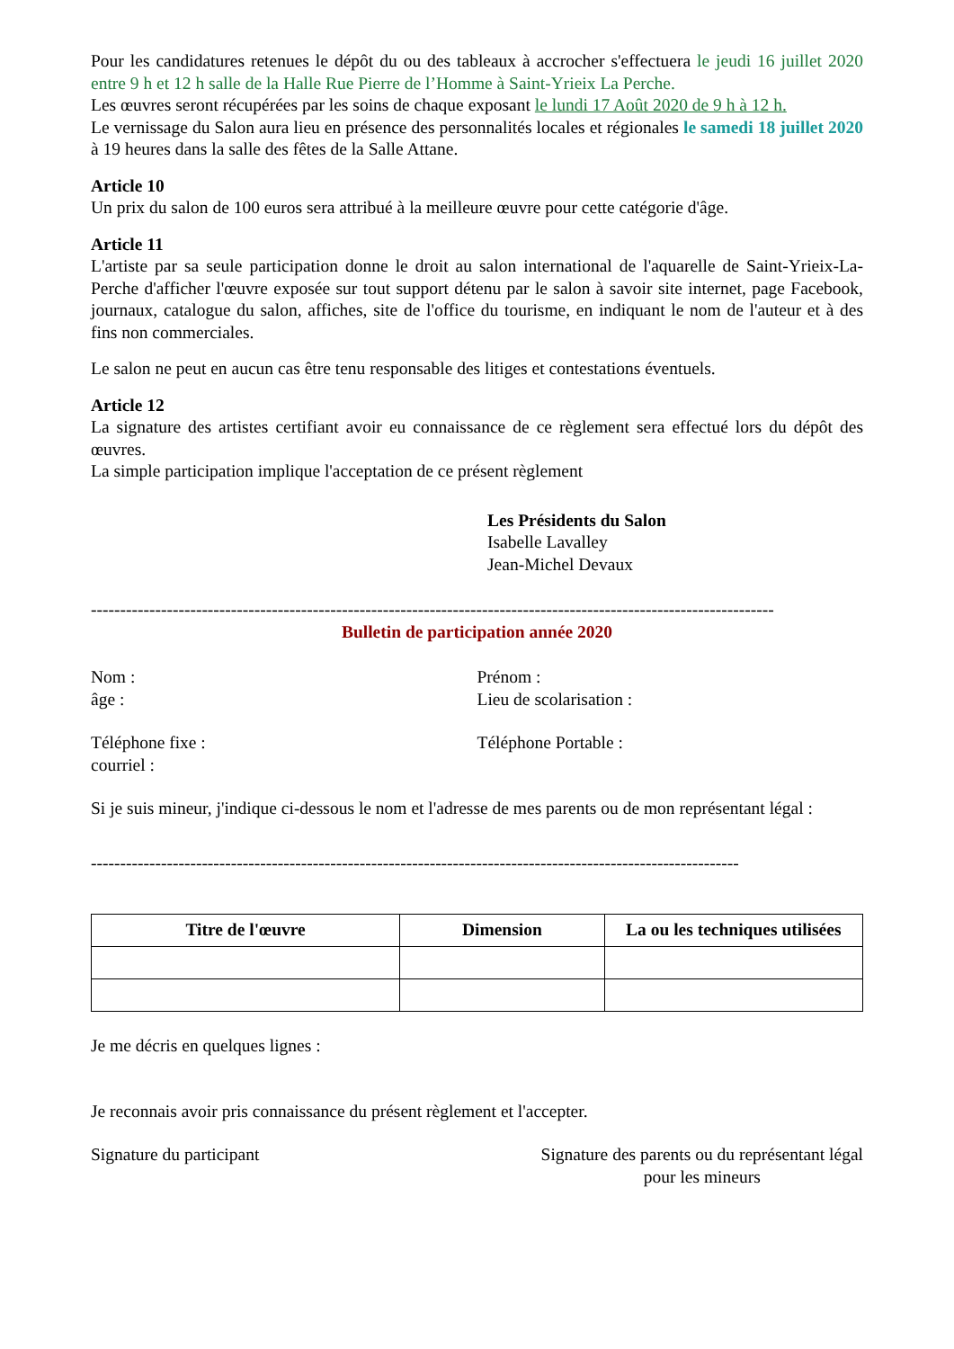Pour les candidatures retenues le dépôt du ou des tableaux à accrocher s'effectuera le jeudi 16 juillet 2020 entre 9 h et 12 h salle de la Halle Rue Pierre de l’Homme à Saint-Yrieix La Perche.
Les œuvres seront récupérées par les soins de chaque exposant le lundi 17 Août 2020 de 9 h à 12 h.
Le vernissage du Salon aura lieu en présence des personnalités locales et régionales le samedi 18 juillet 2020 à 19 heures dans la salle des fêtes de la Salle Attane.
Article 10
Un prix du salon de 100 euros sera attribué à la meilleure œuvre pour cette catégorie d'âge.
Article 11
L'artiste par sa seule participation donne le droit au salon international de l'aquarelle de Saint-Yrieix-La-Perche d'afficher l'œuvre exposée sur tout support détenu par le salon à savoir site internet, page Facebook, journaux, catalogue du salon, affiches, site de l'office du tourisme, en indiquant le nom de l'auteur et à des fins non commerciales.
Le salon ne peut en aucun cas être tenu responsable des litiges et contestations éventuels.
Article 12
La signature des artistes certifiant avoir eu connaissance de ce règlement sera effectué lors du dépôt des œuvres.
La simple participation implique l'acceptation de ce présent règlement
Les Présidents du Salon
Isabelle Lavalley
Jean-Michel Devaux
---------------------------------------------------------------------------------------------------------------------
Bulletin de participation année 2020
Nom : Prénom :
âge : Lieu de scolarisation :
Téléphone fixe : Téléphone Portable :
courriel :
Si je suis mineur, j'indique ci-dessous le nom et l'adresse de mes parents ou de mon représentant légal :
---------------------------------------------------------------------------------------------------------------
| Titre de l'œuvre | Dimension | La ou les techniques utilisées |
| --- | --- | --- |
Je me décris en quelques lignes :
Je reconnais avoir pris connaissance du présent règlement et l'accepter.
Signature du participant Signature des parents ou du représentant légal
pour les mineurs